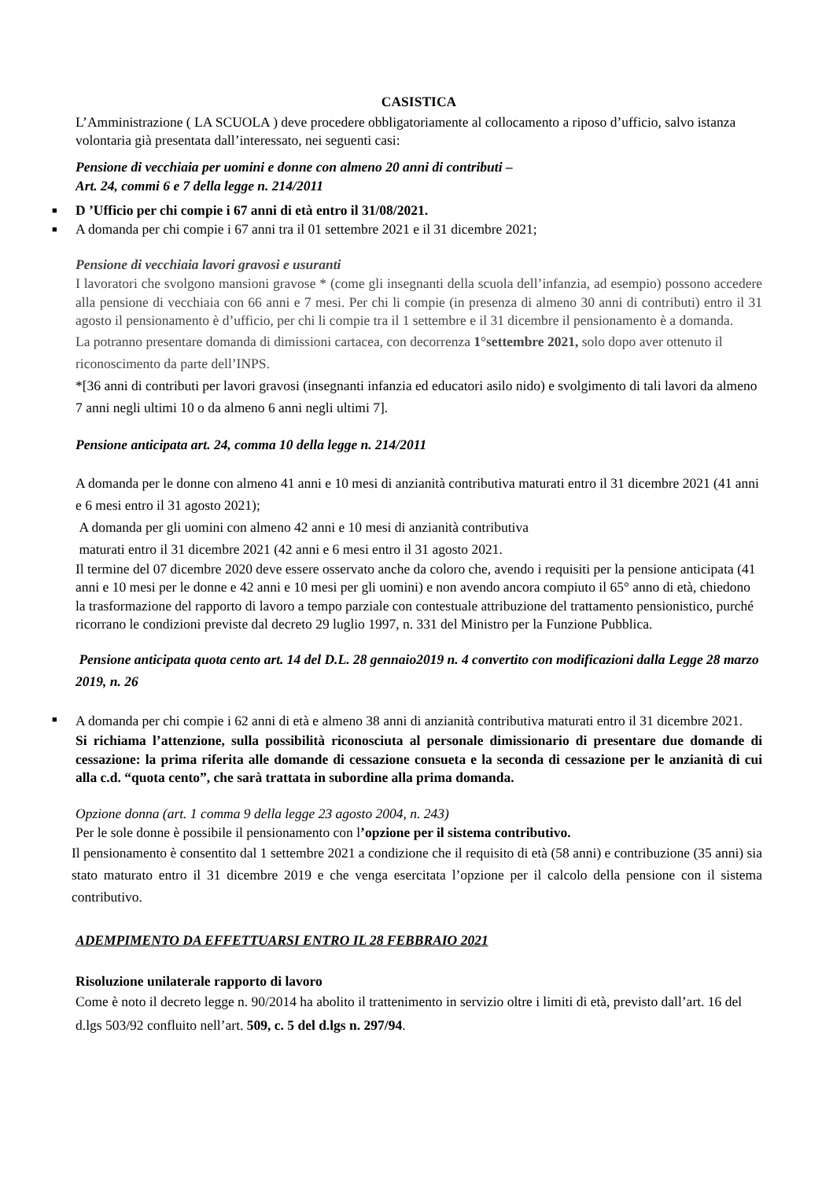CASISTICA
L’Amministrazione ( LA SCUOLA ) deve procedere obbligatoriamente al collocamento a riposo d’ufficio, salvo istanza volontaria già presentata dall’interessato, nei seguenti casi:
Pensione di vecchiaia per uomini e donne con almeno 20 anni di contributi –
Art. 24, commi 6 e 7 della legge n. 214/2011
■ D ’Ufficio per chi compie i 67 anni di età entro il 31/08/2021.
■ A domanda per chi compie i 67 anni tra il 01 settembre 2021 e il 31 dicembre 2021;
Pensione di vecchiaia lavori gravosi e usuranti
I lavoratori che svolgono mansioni gravose * (come gli insegnanti della scuola dell’infanzia, ad esempio) possono accedere alla pensione di vecchiaia con 66 anni e 7 mesi. Per chi li compie (in presenza di almeno 30 anni di contributi) entro il 31 agosto il pensionamento è d’ufficio, per chi li compie tra il 1 settembre e il 31 dicembre il pensionamento è a domanda.
La potranno presentare domanda di dimissioni cartacea, con decorrenza 1°settembre 2021, solo dopo aver ottenuto il riconoscimento da parte dell’INPS.
*[36 anni di contributi per lavori gravosi (insegnanti infanzia ed educatori asilo nido) e svolgimento di tali lavori da almeno 7 anni negli ultimi 10 o da almeno 6 anni negli ultimi 7].
Pensione anticipata art. 24, comma 10 della legge n. 214/2011
A domanda per le donne con almeno 41 anni e 10 mesi di anzianità contributiva maturati entro il 31 dicembre 2021 (41 anni e 6 mesi entro il 31 agosto 2021);
A domanda per gli uomini con almeno 42 anni e 10 mesi di anzianità contributiva
maturati entro il 31 dicembre 2021 (42 anni e 6 mesi entro il 31 agosto 2021.
Il termine del 07 dicembre 2020 deve essere osservato anche da coloro che, avendo i requisiti per la pensione anticipata (41 anni e 10 mesi per le donne e 42 anni e 10 mesi per gli uomini) e non avendo ancora compiuto il 65° anno di età, chiedono la trasformazione del rapporto di lavoro a tempo parziale con contestuale attribuzione del trattamento pensionistico, purché ricorrano le condizioni previste dal decreto 29 luglio 1997, n. 331 del Ministro per la Funzione Pubblica.
Pensione anticipata quota cento art. 14 del D.L. 28 gennaio2019 n. 4 convertito con modificazioni dalla Legge 28 marzo 2019, n. 26
■ A domanda per chi compie i 62 anni di età e almeno 38 anni di anzianità contributiva maturati entro il 31 dicembre 2021.
Si richiama l’attenzione, sulla possibilità riconosciuta al personale dimissionario di presentare due domande di cessazione: la prima riferita alle domande di cessazione consueta e la seconda di cessazione per le anzianità di cui alla c.d. “quota cento”, che sarà trattata in subordine alla prima domanda.
Opzione donna (art. 1 comma 9 della legge 23 agosto 2004, n. 243)
Per le sole donne è possibile il pensionamento con l’opzione per il sistema contributivo.
Il pensionamento è consentito dal 1 settembre 2021 a condizione che il requisito di età (58 anni) e contribuzione (35 anni) sia stato maturato entro il 31 dicembre 2019 e che venga esercitata l’opzione per il calcolo della pensione con il sistema contributivo.
ADEMPIMENTO DA EFFETTUARSI ENTRO IL 28 FEBBRAIO 2021
Risoluzione unilaterale rapporto di lavoro
Come è noto il decreto legge n. 90/2014 ha abolito il trattenimento in servizio oltre i limiti di età, previsto dall’art. 16 del d.lgs 503/92 confluito nell’art. 509, c. 5 del d.lgs n. 297/94.